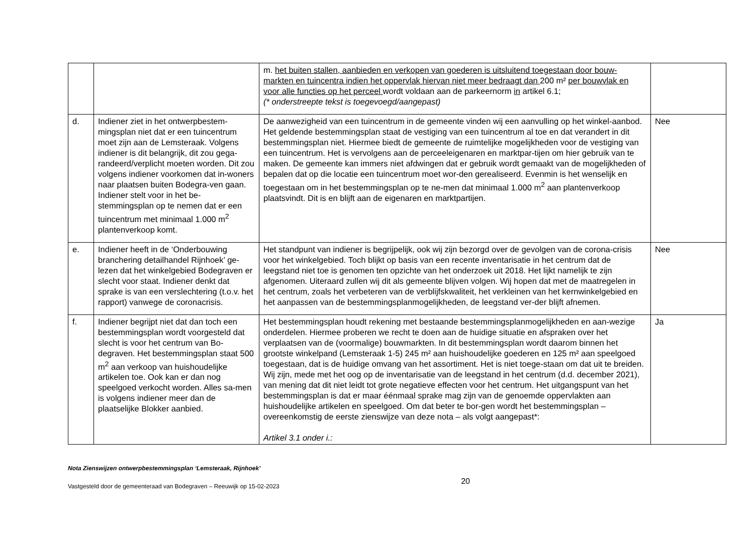| | | m. het buiten stallen, aanbieden en verkopen van goederen is uitsluitend toegestaan door bouw-markten en tuincentra indien het oppervlak hiervan niet meer bedraagt dan 200 m² per bouwvlak en voor alle functies op het perceel wordt voldaan aan de parkeernorm in artikel 6.1; (* onderstreepte tekst is toegevoegd/aangepast) | |
| d. | Indiener ziet in het ontwerpbestem-mingsplan niet dat er een tuincentrum moet zijn aan de Lemsteraak. Volgens indiener is dit belangrijk, dit zou gega-randeerd/verplicht moeten worden. Dit zou volgens indiener voorkomen dat in-woners naar plaatsen buiten Bodegra-ven gaan. Indiener stelt voor in het be-stemmingsplan op te nemen dat er een tuincentrum met minimaal 1.000 m<sup>2</sup> plantenverkoop komt. | De aanwezigheid van een tuincentrum in de gemeente vinden wij een aanvulling op het winkel-aanbod. Het geldende bestemmingsplan staat de vestiging van een tuincentrum al toe en dat verandert in dit bestemmingsplan niet. Hiermee biedt de gemeente de ruimtelijke mogelijkheden voor de vestiging van een tuincentrum. Het is vervolgens aan de perceeleigenaren en marktpar-tijen om hier gebruik van te maken. De gemeente kan immers niet afdwingen dat er gebruik wordt gemaakt van de mogelijkheden of bepalen dat op die locatie een tuincentrum moet wor-den gerealiseerd. Evenmin is het wenselijk en toegestaan om in het bestemmingsplan op te ne-men dat minimaal 1.000 m<sup>2</sup> aan plantenverkoop plaatsvindt. Dit is en blijft aan de eigenaren en marktpartijen. | Nee |
| e. | Indiener heeft in de ‘Onderbouwing branchering detailhandel Rijnhoek’ ge-lezen dat het winkelgebied Bodegraven er slecht voor staat. Indiener denkt dat sprake is van een verslechtering (t.o.v. het rapport) vanwege de coronacrisis. | Het standpunt van indiener is begrijpelijk, ook wij zijn bezorgd over de gevolgen van de corona-crisis voor het winkelgebied. Toch blijkt op basis van een recente inventarisatie in het centrum dat de leegstand niet toe is genomen ten opzichte van het onderzoek uit 2018. Het lijkt namelijk te zijn afgenomen. Uiteraard zullen wij dit als gemeente blijven volgen. Wij hopen dat met de maatregelen in het centrum, zoals het verbeteren van de verblijfskwaliteit, het verkleinen van het kernwinkelgebied en het aanpassen van de bestemmingsplanmogelijkheden, de leegstand ver-der blijft afnemen. | Nee |
| f. | Indiener begrijpt niet dat dan toch een bestemmingsplan wordt voorgesteld dat slecht is voor het centrum van Bo-degraven. Het bestemmingsplan staat 500 m<sup>2</sup> aan verkoop van huishoudelijke artikelen toe. Ook kan er dan nog speelgoed verkocht worden. Alles sa-men is volgens indiener meer dan de plaatselijke Blokker aanbied. | Het bestemmingsplan houdt rekening met bestaande bestemmingsplanmogelijkheden en aan-wezige onderdelen. Hiermee proberen we recht te doen aan de huidige situatie en afspraken over het verplaatsen van de (voormalige) bouwmarkten. In dit bestemmingsplan wordt daarom binnen het grootste winkelpand (Lemsteraak 1-5) 245 m² aan huishoudelijke goederen en 125 m² aan speelgoed toegestaan, dat is de huidige omvang van het assortiment. Het is niet toege-staan om dat uit te breiden. Wij zijn, mede met het oog op de inventarisatie van de leegstand in het centrum (d.d. december 2021), van mening dat dit niet leidt tot grote negatieve effecten voor het centrum. Het uitgangspunt van het bestemmingsplan is dat er maar éénmaal sprake mag zijn van de genoemde oppervlakten aan huishoudelijke artikelen en speelgoed. Om dat beter te bor-gen wordt het bestemmingsplan – overeenkomstig de eerste zienswijze van deze nota – als volgt aangepast*: Artikel 3.1 onder i.: | Ja |
Nota Zienswijzen ontwerpbestemmingsplan ‘Lemsteraak, Rijnhoek’
Vastgesteld door de gemeenteraad van Bodegraven – Reeuwijk op 15-02-2023 20